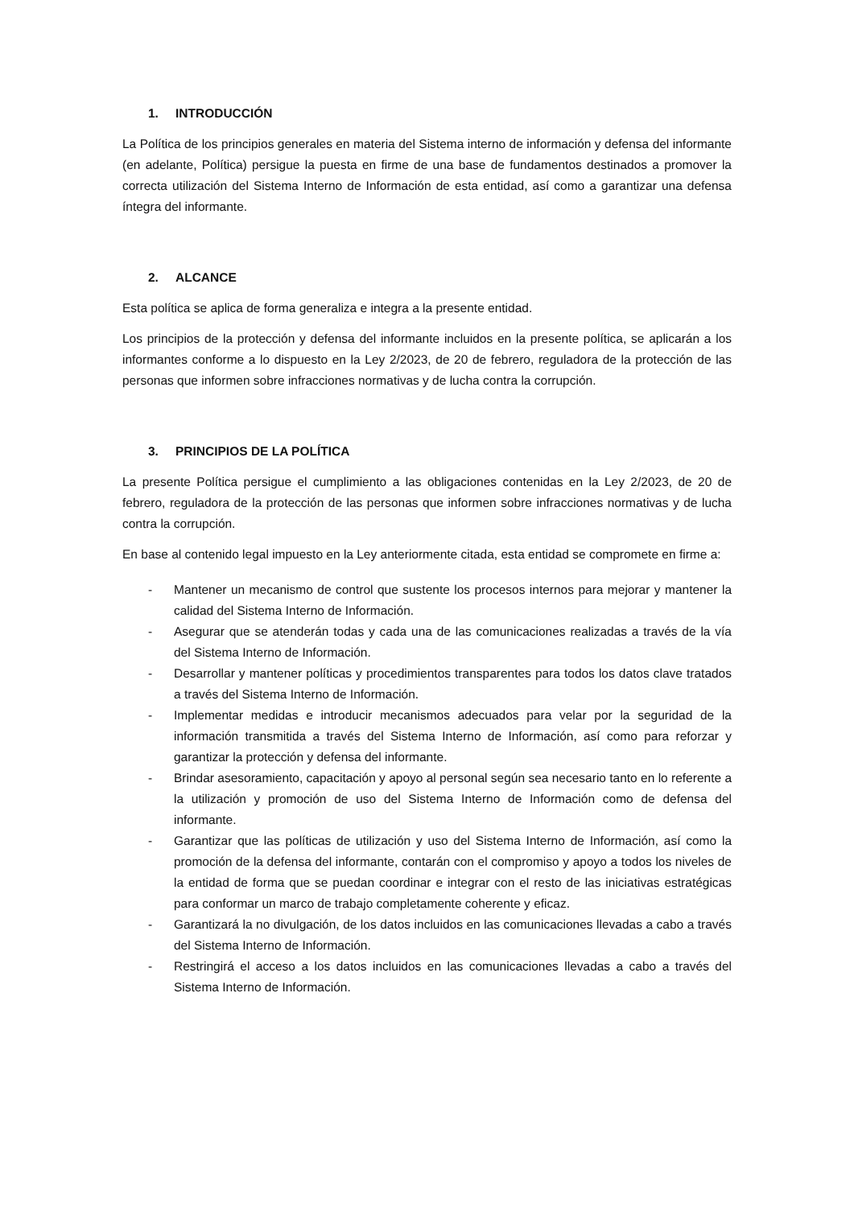1. INTRODUCCIÓN
La Política de los principios generales en materia del Sistema interno de información y defensa del informante (en adelante, Política) persigue la puesta en firme de una base de fundamentos destinados a promover la correcta utilización del Sistema Interno de Información de esta entidad, así como a garantizar una defensa íntegra del informante.
2. ALCANCE
Esta política se aplica de forma generaliza e integra a la presente entidad.
Los principios de la protección y defensa del informante incluidos en la presente política, se aplicarán a los informantes conforme a lo dispuesto en la Ley 2/2023, de 20 de febrero, reguladora de la protección de las personas que informen sobre infracciones normativas y de lucha contra la corrupción.
3. PRINCIPIOS DE LA POLÍTICA
La presente Política persigue el cumplimiento a las obligaciones contenidas en la Ley 2/2023, de 20 de febrero, reguladora de la protección de las personas que informen sobre infracciones normativas y de lucha contra la corrupción.
En base al contenido legal impuesto en la Ley anteriormente citada, esta entidad se compromete en firme a:
- Mantener un mecanismo de control que sustente los procesos internos para mejorar y mantener la calidad del Sistema Interno de Información.
- Asegurar que se atenderán todas y cada una de las comunicaciones realizadas a través de la vía del Sistema Interno de Información.
- Desarrollar y mantener políticas y procedimientos transparentes para todos los datos clave tratados a través del Sistema Interno de Información.
- Implementar medidas e introducir mecanismos adecuados para velar por la seguridad de la información transmitida a través del Sistema Interno de Información, así como para reforzar y garantizar la protección y defensa del informante.
- Brindar asesoramiento, capacitación y apoyo al personal según sea necesario tanto en lo referente a la utilización y promoción de uso del Sistema Interno de Información como de defensa del informante.
- Garantizar que las políticas de utilización y uso del Sistema Interno de Información, así como la promoción de la defensa del informante, contarán con el compromiso y apoyo a todos los niveles de la entidad de forma que se puedan coordinar e integrar con el resto de las iniciativas estratégicas para conformar un marco de trabajo completamente coherente y eficaz.
- Garantizará la no divulgación, de los datos incluidos en las comunicaciones llevadas a cabo a través del Sistema Interno de Información.
- Restringirá el acceso a los datos incluidos en las comunicaciones llevadas a cabo a través del Sistema Interno de Información.